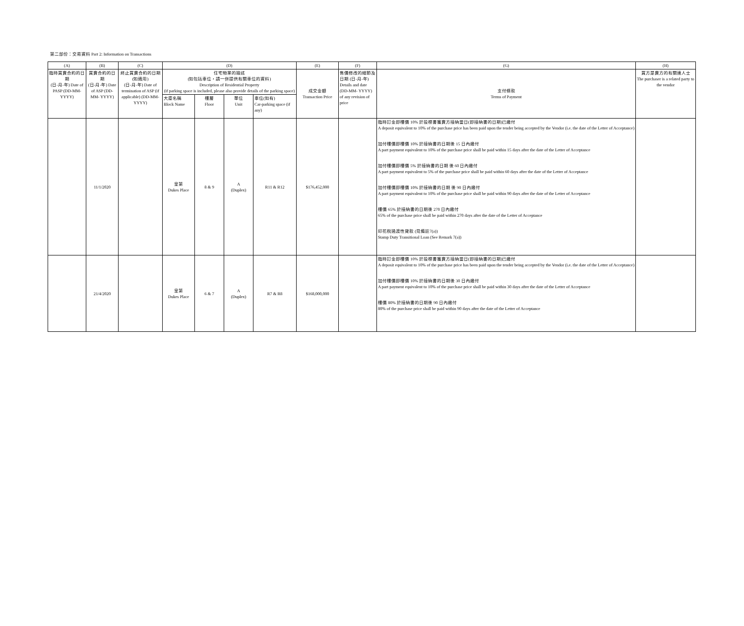第二部份：交易資料 Part 2: Information on Transactions
| (A) | (B) | (C) | (D) | | | | (E) | (F) | (G) | (H) |
| --- | --- | --- | --- | --- | --- | --- | --- | --- | --- | --- |
| 臨時買賣合約的日期 (日-月-年) Date of PASP (DD-MM-YYYY) | 買賣合約的日期 (日-月-年) Date of ASP (DD-MM- YYYY) | 終止買賣合約的日期 (如適用) (日-月-年) Date of termination of ASP (if applicable) (DD-MM-YYYY) | 住宅物業的描述 (如包括車位，請一併提供有關車位的資料) Description of Residential Property (if parking space is included, please also provide details of the parking space) | | | | 成交金額 Transaction Price | 售價修改的細節及日期 (日-月-年) Details and date (DD-MM- YYYY) of any revision of price | 支付條款 Terms of Payment | 買方是賣方的有關連人士 The purchaser is a related party to the vendor |
| | | | 大廈名稱 Block Name | 樓層 Floor | 單位 Unit | 車位(如有) Car-parking space (if any) | | | | |
| | 11/1/2020 | | 皇第 Dukes Place | 8 & 9 | A (Duplex) | R11 & R12 | $176,452,000 | | 臨時訂金即樓價 10% 於投標書獲賣方接納當日(即接納書的日期)已繳付 A deposit equivalent to 10% of the purchase price has been paid upon the tender being accepted by the Vendor (i.e. the date of the Letter of Acceptance) 加付樓價即樓價 10% 於接納書的日期後 15 日內繳付 A part payment equivalent to 10% of the purchase price shall be paid within 15 days after the date of the Letter of Acceptance 加付樓價即樓價 5% 於接納書的日期 後 60 日內繳付 A part payment equivalent to 5% of the purchase price shall be paid within 60 days after the date of the Letter of Acceptance 加付樓價即樓價 10% 於接納書的日期 後 90 日內繳付 A part payment equivalent to 10% of the purchase price shall be paid within 90 days after the date of the Letter of Acceptance 樓價 65% 於接納書的日期後 270 日內繳付 65% of the purchase price shall be paid within 270 days after the date of the Letter of Acceptance 印花稅過渡性貸款 (見備註7(a)) Stamp Duty Transitional Loan (See Remark 7(a)) | |
| | 21/4/2020 | | 皇第 Dukes Place | 6 & 7 | A (Duplex) | R7 & R8 | $168,000,000 | | 臨時訂金即樓價 10% 於投標書獲賣方接納當日(即接納書的日期)已繳付 A deposit equivalent to 10% of the purchase price has been paid upon the tender being accepted by the Vendor (i.e. the date of the Letter of Acceptance) 加付樓價即樓價 10% 於接納書的日期後 30 日內繳付 A part payment equivalent to 10% of the purchase price shall be paid within 30 days after the date of the Letter of Acceptance 樓價 80% 於接納書的日期後 90 日內繳付 80% of the purchase price shall be paid within 90 days after the date of the Letter of Acceptance | |